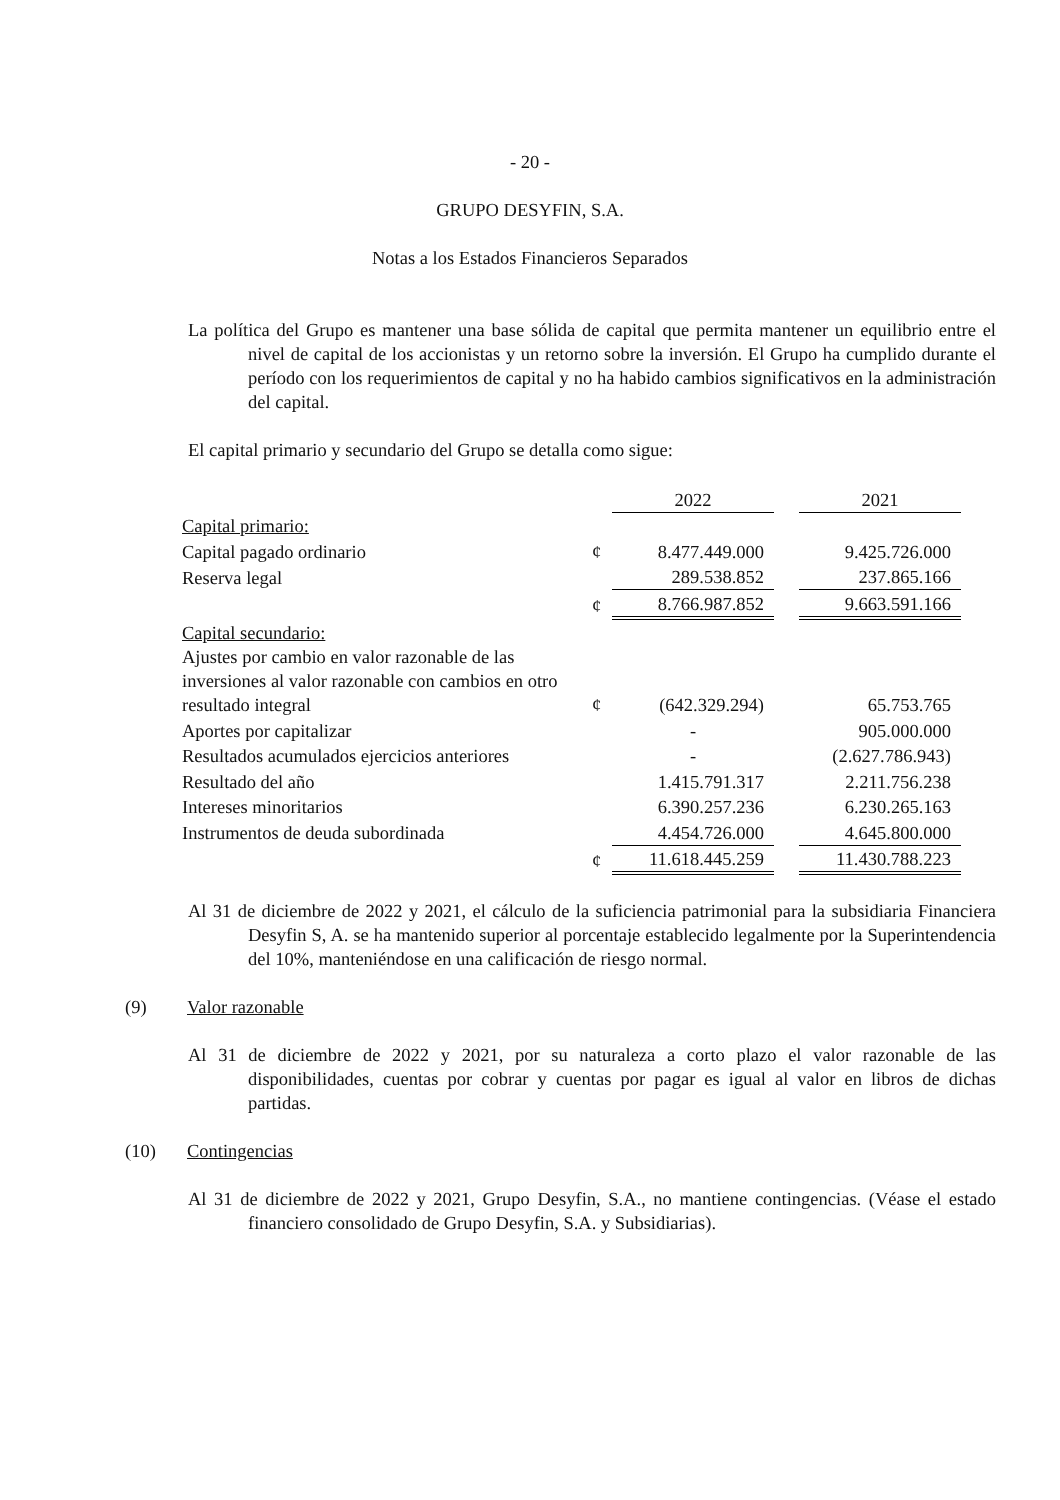- 20 -
GRUPO DESYFIN, S.A.
Notas a los Estados Financieros Separados
La política del Grupo es mantener una base sólida de capital que permita mantener un equilibrio entre el nivel de capital de los accionistas y un retorno sobre la inversión. El Grupo ha cumplido durante el período con los requerimientos de capital y no ha habido cambios significativos en la administración del capital.
El capital primario y secundario del Grupo se detalla como sigue:
| | | 2022 | | 2021 |
| Capital primario: | | | | |
| Capital pagado ordinario | ¢ | 8.477.449.000 | | 9.425.726.000 |
| Reserva legal | | 289.538.852 | | 237.865.166 |
| | ¢ | 8.766.987.852 | | 9.663.591.166 |
| Capital secundario: | | | | |
| Ajustes por cambio en valor razonable de las inversiones al valor razonable con cambios en otro resultado integral | ¢ | (642.329.294) | | 65.753.765 |
| Aportes por capitalizar | | - | | 905.000.000 |
| Resultados acumulados ejercicios anteriores | | - | | (2.627.786.943) |
| Resultado del año | | 1.415.791.317 | | 2.211.756.238 |
| Intereses minoritarios | | 6.390.257.236 | | 6.230.265.163 |
| Instrumentos de deuda subordinada | | 4.454.726.000 | | 4.645.800.000 |
| | ¢ | 11.618.445.259 | | 11.430.788.223 |
Al 31 de diciembre de 2022 y 2021, el cálculo de la suficiencia patrimonial para la subsidiaria Financiera Desyfin S, A. se ha mantenido superior al porcentaje establecido legalmente por la Superintendencia del 10%, manteniéndose en una calificación de riesgo normal.
(9) Valor razonable
Al 31 de diciembre de 2022 y 2021, por su naturaleza a corto plazo el valor razonable de las disponibilidades, cuentas por cobrar y cuentas por pagar es igual al valor en libros de dichas partidas.
(10) Contingencias
Al 31 de diciembre de 2022 y 2021, Grupo Desyfin, S.A., no mantiene contingencias. (Véase el estado financiero consolidado de Grupo Desyfin, S.A. y Subsidiarias).